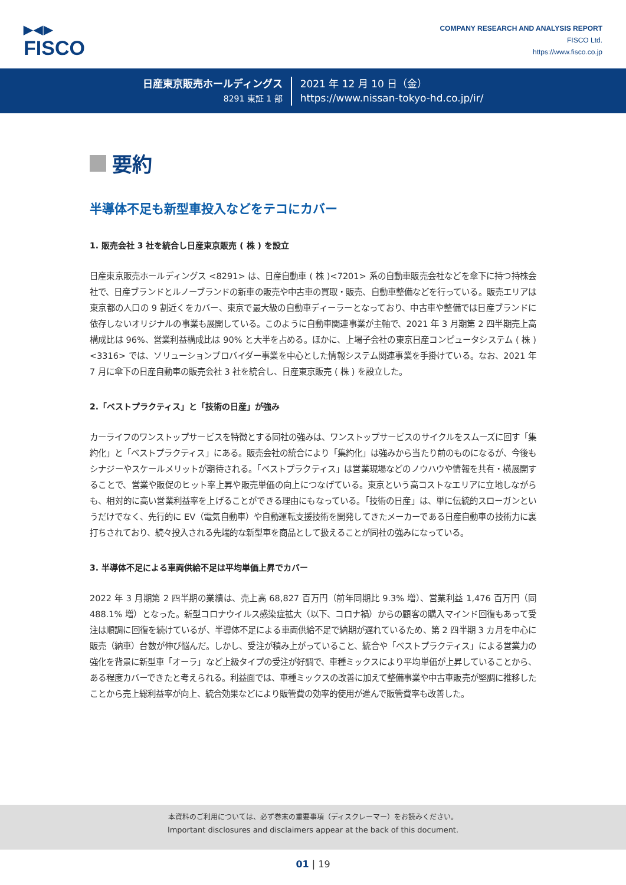▶◀▶
FISCO
COMPANY RESEARCH AND ANALYSIS REPORT
FISCO Ltd.
https://www.fisco.co.jp
日産東京販売ホールディングス
8291 東証 1 部
2021 年 12 月 10 日（金）
https://www.nissan-tokyo-hd.co.jp/ir/
要約
半導体不足も新型車投入などをテコにカバー
1. 販売会社 3 社を統合し日産東京販売 ( 株 ) を設立
日産東京販売ホールディングス <8291> は、日産自動車 ( 株 )<7201> 系の自動車販売会社などを傘下に持つ持株会社で、日産ブランドとルノーブランドの新車の販売や中古車の買取・販売、自動車整備などを行っている。販売エリアは東京都の人口の 9 割近くをカバー、東京で最大級の自動車ディーラーとなっており、中古車や整備では日産ブランドに依存しないオリジナルの事業も展開している。このように自動車関連事業が主軸で、2021 年 3 月期第 2 四半期売上高構成比は 96%、営業利益構成比は 90% と大半を占める。ほかに、上場子会社の東京日産コンピュータシステム ( 株 )<3316> では、ソリューションプロバイダー事業を中心とした情報システム関連事業を手掛けている。なお、2021 年 7 月に傘下の日産自動車の販売会社 3 社を統合し、日産東京販売 ( 株 ) を設立した。
2.「ベストプラクティス」と「技術の日産」が強み
カーライフのワンストップサービスを特徴とする同社の強みは、ワンストップサービスのサイクルをスムーズに回す「集約化」と「ベストプラクティス」にある。販売会社の統合により「集約化」は強みから当たり前のものになるが、今後もシナジーやスケールメリットが期待される。「ベストプラクティス」は営業現場などのノウハウや情報を共有・横展開することで、営業や販促のヒット率上昇や販売単価の向上につなげている。東京という高コストなエリアに立地しながらも、相対的に高い営業利益率を上げることができる理由にもなっている。「技術の日産」は、単に伝統的スローガンというだけでなく、先行的に EV（電気自動車）や自動運転支援技術を開発してきたメーカーである日産自動車の技術力に裏打ちされており、続々投入される先端的な新型車を商品として扱えることが同社の強みになっている。
3. 半導体不足による車両供給不足は平均単価上昇でカバー
2022 年 3 月期第 2 四半期の業績は、売上高 68,827 百万円（前年同期比 9.3% 増）、営業利益 1,476 百万円（同 488.1% 増）となった。新型コロナウイルス感染症拡大（以下、コロナ禍）からの顧客の購入マインド回復もあって受注は順調に回復を続けているが、半導体不足による車両供給不足で納期が遅れているため、第 2 四半期 3 カ月を中心に販売（納車）台数が伸び悩んだ。しかし、受注が積み上がっていること、統合や「ベストプラクティス」による営業力の強化を背景に新型車「オーラ」など上級タイプの受注が好調で、車種ミックスにより平均単価が上昇していることから、ある程度カバーできたと考えられる。利益面では、車種ミックスの改善に加えて整備事業や中古車販売が堅調に推移したことから売上総利益率が向上、統合効果などにより販管費の効率的使用が進んで販管費率も改善した。
本資料のご利用については、必ず巻末の重要事項（ディスクレーマー）をお読みください。
Important disclosures and disclaimers appear at the back of this document.
01 | 19